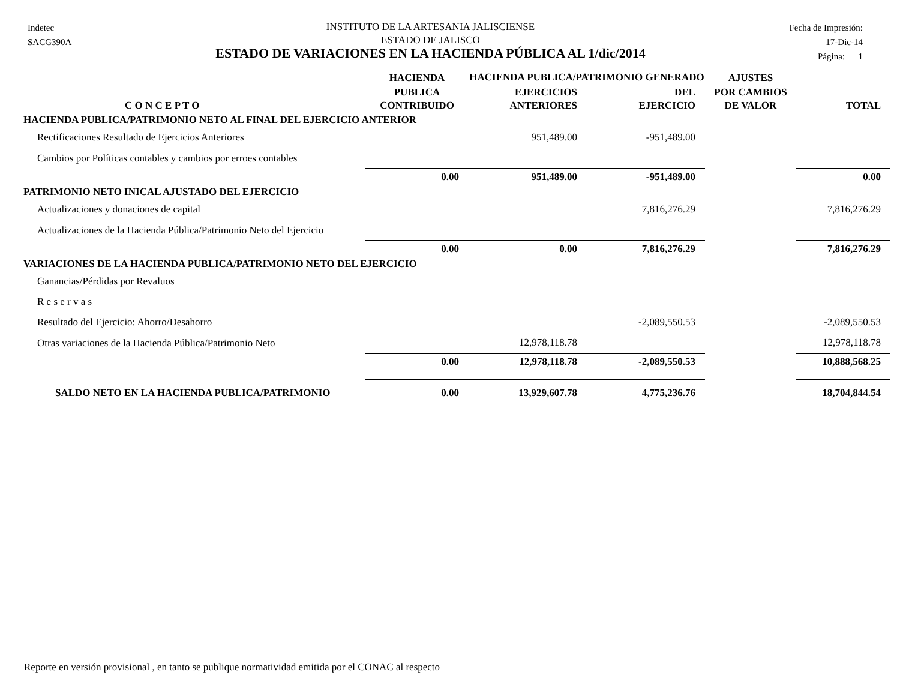Indetec
SACG390A
INSTITUTO DE LA ARTESANIA JALISCIENSE
ESTADO DE JALISCO
ESTADO DE VARIACIONES EN LA HACIENDA PÚBLICA AL 1/dic/2014
Fecha de Impresión:
17-Dic-14
Página: 1
| | HACIENDA | HACIENDA PUBLICA/PATRIMONIO GENERADO | | AJUSTES | |
| --- | --- | --- | --- | --- | --- |
| C O N C E P T O | PUBLICA CONTRIBUIDO | EJERCICIOS ANTERIORES | DEL EJERCICIO | POR CAMBIOS DE VALOR | TOTAL |
| HACIENDA PUBLICA/PATRIMONIO NETO AL FINAL DEL EJERCICIO ANTERIOR | | | | | |
| Rectificaciones Resultado de Ejercicios Anteriores | | 951,489.00 | -951,489.00 | | |
| Cambios por Políticas contables y cambios por erroes contables | | | | | |
| | 0.00 | 951,489.00 | -951,489.00 | | 0.00 |
| PATRIMONIO NETO INICAL AJUSTADO DEL EJERCICIO | | | | | |
| Actualizaciones y donaciones de capital | | | 7,816,276.29 | | 7,816,276.29 |
| Actualizaciones de la Hacienda Pública/Patrimonio Neto del Ejercicio | | | | | |
| | 0.00 | 0.00 | 7,816,276.29 | | 7,816,276.29 |
| VARIACIONES DE LA HACIENDA PUBLICA/PATRIMONIO NETO DEL EJERCICIO | | | | | |
| Ganancias/Pérdidas por Revaluos | | | | | |
| R e s e r v a s | | | | | |
| Resultado del Ejercicio: Ahorro/Desahorro | | | -2,089,550.53 | | -2,089,550.53 |
| Otras variaciones de la Hacienda Pública/Patrimonio Neto | | 12,978,118.78 | | | 12,978,118.78 |
| | 0.00 | 12,978,118.78 | -2,089,550.53 | | 10,888,568.25 |
| SALDO NETO EN LA HACIENDA PUBLICA/PATRIMONIO | 0.00 | 13,929,607.78 | 4,775,236.76 | | 18,704,844.54 |
Reporte en versión provisional , en tanto se publique normatividad emitida por el CONAC al respecto